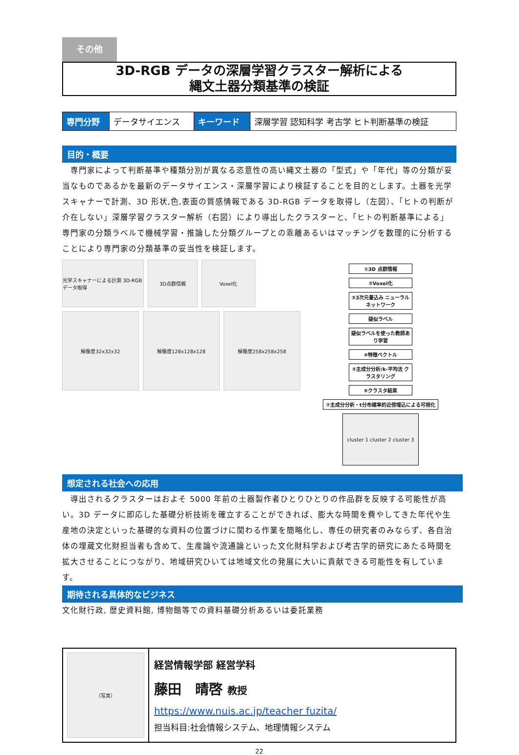その他
3D-RGB データの深層学習クラスター解析による
縄文土器分類基準の検証
| 専門分野 | データサイエンス | キーワード | 深層学習 認知科学 考古学 ヒト判断基準の検証 |
目的・概要
　専門家によって判断基準や種類分別が異なる恣意性の高い縄文土器の「型式」や「年代」等の分類が妥当なものであるかを最新のデータサイエンス・深層学習により検証することを目的とします。土器を光学スキャナーで計測、3D 形状,色,表面の質感情報である 3D-RGB データを取得し（左図）、「ヒトの判断が介在しない」深層学習クラスター解析（右図）により導出したクラスターと、「ヒトの判断基準による」専門家の分類ラベルで機械学習・推論した分類グループとの乖離あるいはマッチングを数理的に分析することにより専門家の分類基準の妥当性を検証します。
光学スキャナーによる計測 3D-RGBデータ取得
3D点群情報 Voxel化
解像度32x32x32 解像度128x128x128 解像度258x258x258
①3D 点群情報
②Voxel化
③3次元畳込み ニューラルネットワーク
疑似ラベル
疑似ラベルを使った教師あり学習
④特徴ベクトル
⑤主成分分析/k-平均法 クラスタリング
⑥クラスタ結果
⑦主成分分析・t分布確率的近傍埋込による可視化
cluster 1 cluster 2 cluster 3
想定される社会への応用
　導出されるクラスターはおよそ 5000 年前の土器製作者ひとりひとりの作品群を反映する可能性が高い。3D データに即応した基礎分析技術を確立することができれば、膨大な時間を費やしてきた年代や生産地の決定といった基礎的な資料の位置づけに関わる作業を簡略化し、専任の研究者のみならず、各自治体の埋蔵文化財担当者も含めて、生産論や流通論といった文化財科学および考古学的研究にあたる時間を拡大させることにつながり、地域研究ひいては地域文化の発展に大いに貢献できる可能性を有しています。
期待される具体的なビジネス
文化財行政, 歴史資料館, 博物館等での資料基礎分析あるいは委託業務
| （写真） | 経営情報学部 経営学科 藤田 晴啓 教授 https://www.nuis.ac.jp/teacher fuzita/ 担当科目:社会情報システム、地理情報システム |
22